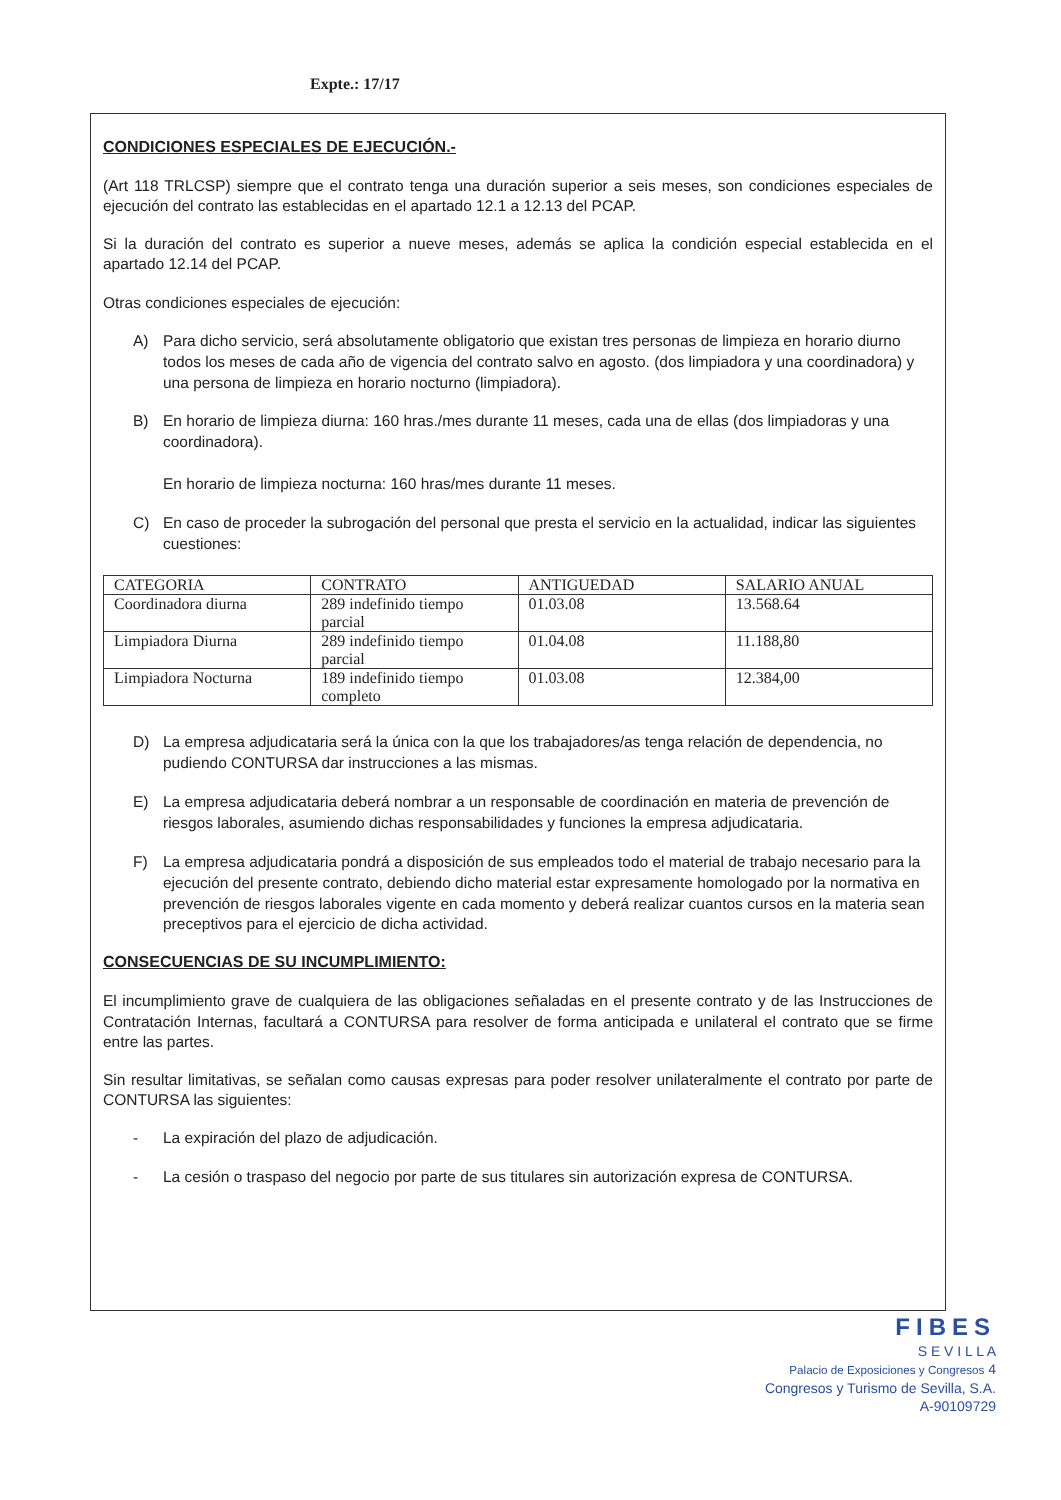Expte.: 17/17
CONDICIONES ESPECIALES DE EJECUCIÓN.-
(Art 118 TRLCSP) siempre que el contrato tenga una duración superior a seis meses, son condiciones especiales de ejecución del contrato las establecidas en el apartado 12.1 a 12.13 del PCAP.
Si la duración del contrato es superior a nueve meses, además se aplica la condición especial establecida en el apartado 12.14 del PCAP.
Otras condiciones especiales de ejecución:
A) Para dicho servicio, será absolutamente obligatorio que existan tres personas de limpieza en horario diurno todos los meses de cada año de vigencia del contrato salvo en agosto. (dos limpiadora y una coordinadora) y una persona de limpieza en horario nocturno (limpiadora).
B) En horario de limpieza diurna: 160 hras./mes durante 11 meses, cada una de ellas (dos limpiadoras y una coordinadora).
En horario de limpieza nocturna: 160 hras/mes durante 11 meses.
C) En caso de proceder la subrogación del personal que presta el servicio en la actualidad, indicar las siguientes cuestiones:
| CATEGORIA | CONTRATO | ANTIGUEDAD | SALARIO ANUAL |
| Coordinadora diurna | 289 indefinido tiempo parcial | 01.03.08 | 13.568.64 |
| Limpiadora Diurna | 289 indefinido tiempo parcial | 01.04.08 | 11.188,80 |
| Limpiadora Nocturna | 189 indefinido tiempo completo | 01.03.08 | 12.384,00 |
D) La empresa adjudicataria será la única con la que los trabajadores/as tenga relación de dependencia, no pudiendo CONTURSA dar instrucciones a las mismas.
E) La empresa adjudicataria deberá nombrar a un responsable de coordinación en materia de prevención de riesgos laborales, asumiendo dichas responsabilidades y funciones la empresa adjudicataria.
F) La empresa adjudicataria pondrá a disposición de sus empleados todo el material de trabajo necesario para la ejecución del presente contrato, debiendo dicho material estar expresamente homologado por la normativa en prevención de riesgos laborales vigente en cada momento y deberá realizar cuantos cursos en la materia sean preceptivos para el ejercicio de dicha actividad.
CONSECUENCIAS DE SU INCUMPLIMIENTO:
El incumplimiento grave de cualquiera de las obligaciones señaladas en el presente contrato y de las Instrucciones de Contratación Internas, facultará a CONTURSA para resolver de forma anticipada e unilateral el contrato que se firme entre las partes.
Sin resultar limitativas, se señalan como causas expresas para poder resolver unilateralmente el contrato por parte de CONTURSA las siguientes:
- La expiración del plazo de adjudicación.
- La cesión o traspaso del negocio por parte de sus titulares sin autorización expresa de CONTURSA.
FIBES
S E V I L L A
Palacio de Exposiciones y Congresos 4
Congresos y Turismo de Sevilla, S.A.
A-90109729